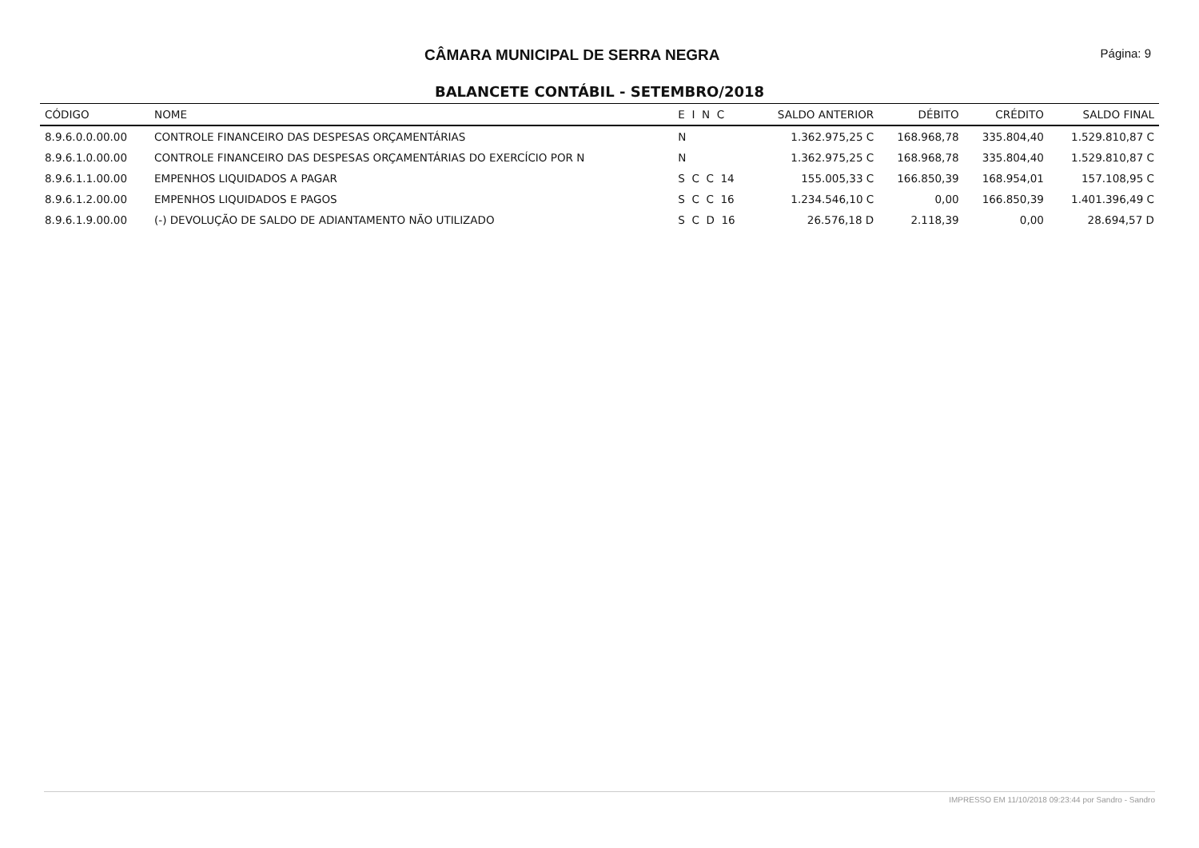CÂMARA MUNICIPAL DE SERRA NEGRA
Página: 9
BALANCETE CONTÁBIL - SETEMBRO/2018
| CÓDIGO | NOME | E I N C | SALDO ANTERIOR | DÉBITO | CRÉDITO | SALDO FINAL |
| --- | --- | --- | --- | --- | --- | --- |
| 8.9.6.0.0.00.00 | CONTROLE FINANCEIRO DAS DESPESAS ORÇAMENTÁRIAS | N | 1.362.975,25 C | 168.968,78 | 335.804,40 | 1.529.810,87 C |
| 8.9.6.1.0.00.00 | CONTROLE FINANCEIRO DAS DESPESAS ORÇAMENTÁRIAS DO EXERCÍCIO POR N | N | 1.362.975,25 C | 168.968,78 | 335.804,40 | 1.529.810,87 C |
| 8.9.6.1.1.00.00 | EMPENHOS LIQUIDADOS A PAGAR | S C C 14 | 155.005,33 C | 166.850,39 | 168.954,01 | 157.108,95 C |
| 8.9.6.1.2.00.00 | EMPENHOS LIQUIDADOS E PAGOS | S C C 16 | 1.234.546,10 C | 0,00 | 166.850,39 | 1.401.396,49 C |
| 8.9.6.1.9.00.00 | (-) DEVOLUÇÃO DE SALDO DE ADIANTAMENTO NÃO UTILIZADO | S C D 16 | 26.576,18 D | 2.118,39 | 0,00 | 28.694,57 D |
IMPRESSO EM 11/10/2018 09:23:44 por Sandro - Sandro